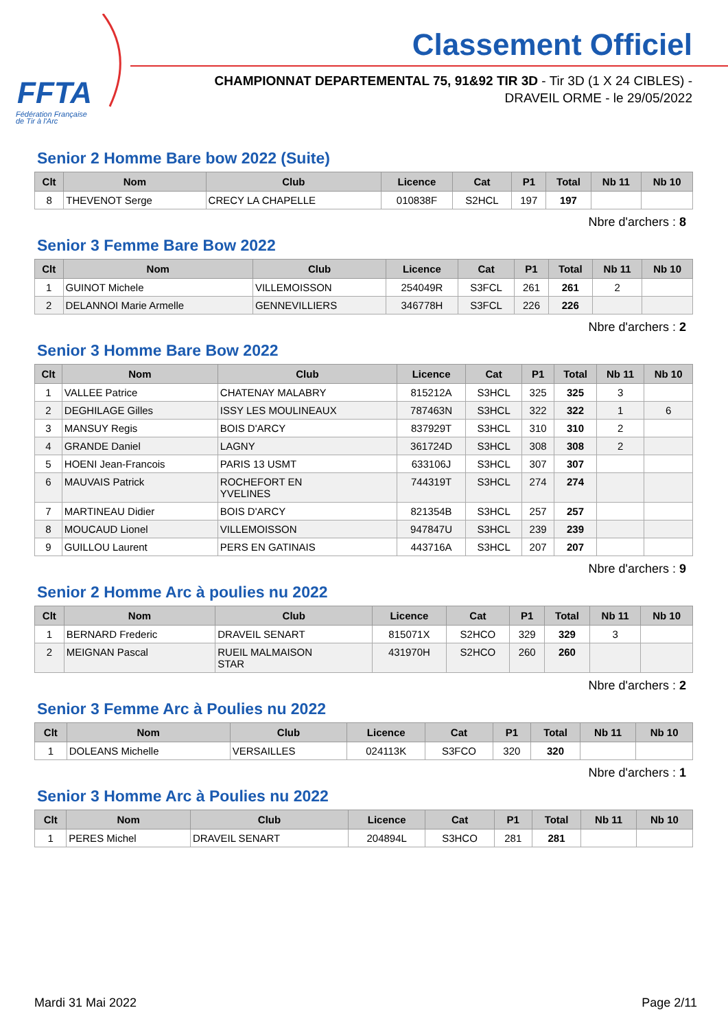FFTA
Fédération Française
de Tir à l'Arc
Classement Officiel
CHAMPIONNAT DEPARTEMENTAL 75, 91&92 TIR 3D - Tir 3D (1 X 24 CIBLES) - DRAVEIL ORME - le 29/05/2022
Senior 2 Homme Bare bow 2022 (Suite)
| Clt | Nom | Club | Licence | Cat | P1 | Total | Nb 11 | Nb 10 |
| --- | --- | --- | --- | --- | --- | --- | --- | --- |
| 8 | THEVENOT Serge | CRECY LA CHAPELLE | 010838F | S2HCL | 197 | 197 | | |
Nbre d'archers : 8
Senior 3 Femme Bare Bow 2022
| Clt | Nom | Club | Licence | Cat | P1 | Total | Nb 11 | Nb 10 |
| --- | --- | --- | --- | --- | --- | --- | --- | --- |
| 1 | GUINOT Michele | VILLEMOISSON | 254049R | S3FCL | 261 | 261 | 2 | |
| 2 | DELANNOI Marie Armelle | GENNEVILLIERS | 346778H | S3FCL | 226 | 226 | | |
Nbre d'archers : 2
Senior 3 Homme Bare Bow 2022
| Clt | Nom | Club | Licence | Cat | P1 | Total | Nb 11 | Nb 10 |
| --- | --- | --- | --- | --- | --- | --- | --- | --- |
| 1 | VALLEE Patrice | CHATENAY MALABRY | 815212A | S3HCL | 325 | 325 | 3 | |
| 2 | DEGHILAGE Gilles | ISSY LES MOULINEAUX | 787463N | S3HCL | 322 | 322 | 1 | 6 |
| 3 | MANSUY Regis | BOIS D'ARCY | 837929T | S3HCL | 310 | 310 | 2 | |
| 4 | GRANDE Daniel | LAGNY | 361724D | S3HCL | 308 | 308 | 2 | |
| 5 | HOENI Jean-Francois | PARIS 13 USMT | 633106J | S3HCL | 307 | 307 | | |
| 6 | MAUVAIS Patrick | ROCHEFORT EN YVELINES | 744319T | S3HCL | 274 | 274 | | |
| 7 | MARTINEAU Didier | BOIS D'ARCY | 821354B | S3HCL | 257 | 257 | | |
| 8 | MOUCAUD Lionel | VILLEMOISSON | 947847U | S3HCL | 239 | 239 | | |
| 9 | GUILLOU Laurent | PERS EN GATINAIS | 443716A | S3HCL | 207 | 207 | | |
Nbre d'archers : 9
Senior 2 Homme Arc à poulies nu 2022
| Clt | Nom | Club | Licence | Cat | P1 | Total | Nb 11 | Nb 10 |
| --- | --- | --- | --- | --- | --- | --- | --- | --- |
| 1 | BERNARD Frederic | DRAVEIL SENART | 815071X | S2HCO | 329 | 329 | 3 | |
| 2 | MEIGNAN Pascal | RUEIL MALMAISON STAR | 431970H | S2HCO | 260 | 260 | | |
Nbre d'archers : 2
Senior 3 Femme Arc à Poulies nu 2022
| Clt | Nom | Club | Licence | Cat | P1 | Total | Nb 11 | Nb 10 |
| --- | --- | --- | --- | --- | --- | --- | --- | --- |
| 1 | DOLEANS Michelle | VERSAILLES | 024113K | S3FCO | 320 | 320 | | |
Nbre d'archers : 1
Senior 3 Homme Arc à Poulies nu 2022
| Clt | Nom | Club | Licence | Cat | P1 | Total | Nb 11 | Nb 10 |
| --- | --- | --- | --- | --- | --- | --- | --- | --- |
| 1 | PERES Michel | DRAVEIL SENART | 204894L | S3HCO | 281 | 281 | | |
Mardi 31 Mai 2022 Page 2/11